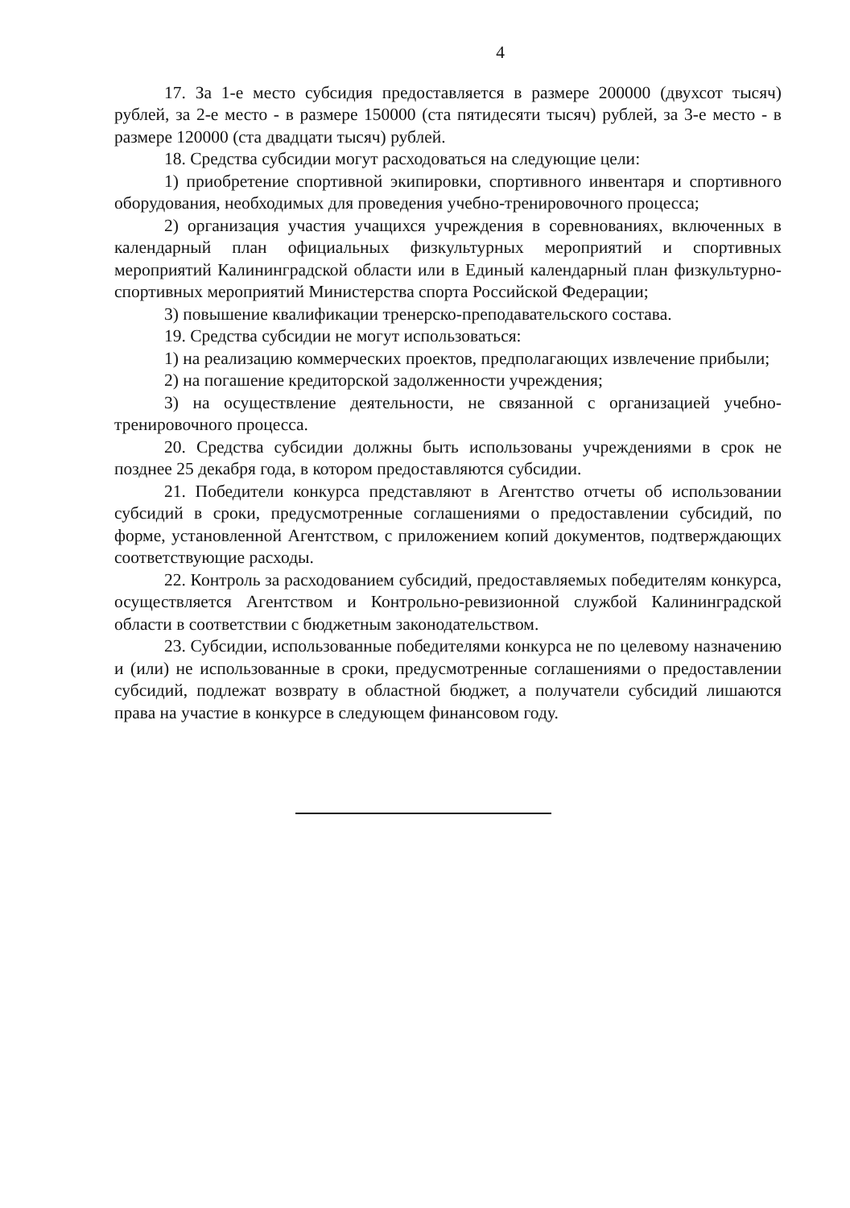4
17. За 1-е место субсидия предоставляется в размере 200000 (двухсот тысяч) рублей, за 2-е место - в размере 150000 (ста пятидесяти тысяч) рублей, за 3-е место - в размере 120000 (ста двадцати тысяч) рублей.
18. Средства субсидии могут расходоваться на следующие цели:
1) приобретение спортивной экипировки, спортивного инвентаря и спортивного оборудования, необходимых для проведения учебно-тренировочного процесса;
2) организация участия учащихся учреждения в соревнованиях, включенных в календарный план официальных физкультурных мероприятий и спортивных мероприятий Калининградской области или в Единый календарный план физкультурно-спортивных мероприятий Министерства спорта Российской Федерации;
3) повышение квалификации тренерско-преподавательского состава.
19. Средства субсидии не могут использоваться:
1) на реализацию коммерческих проектов, предполагающих извлечение прибыли;
2) на погашение кредиторской задолженности учреждения;
3) на осуществление деятельности, не связанной с организацией учебно-тренировочного процесса.
20. Средства субсидии должны быть использованы учреждениями в срок не позднее 25 декабря года, в котором предоставляются субсидии.
21. Победители конкурса представляют в Агентство отчеты об использовании субсидий в сроки, предусмотренные соглашениями о предоставлении субсидий, по форме, установленной Агентством, с приложением копий документов, подтверждающих соответствующие расходы.
22. Контроль за расходованием субсидий, предоставляемых победителям конкурса, осуществляется Агентством и Контрольно-ревизионной службой Калининградской области в соответствии с бюджетным законодательством.
23. Субсидии, использованные победителями конкурса не по целевому назначению и (или) не использованные в сроки, предусмотренные соглашениями о предоставлении субсидий, подлежат возврату в областной бюджет, а получатели субсидий лишаются права на участие в конкурсе в следующем финансовом году.